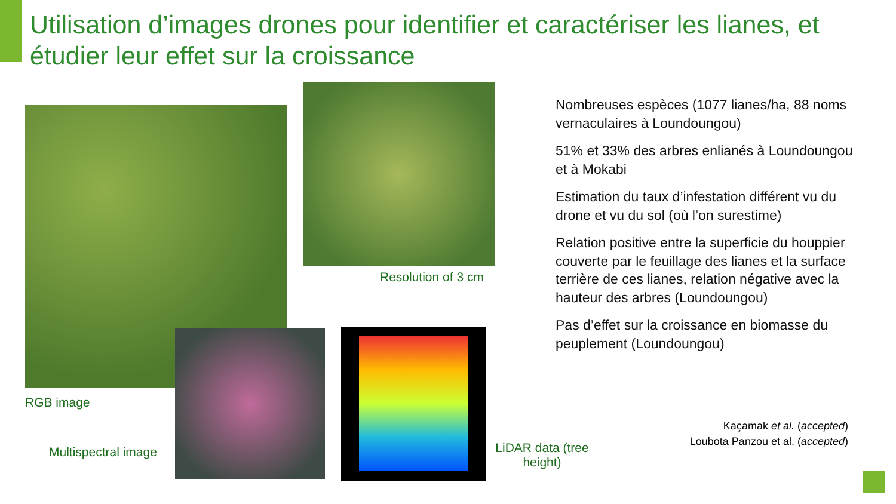Utilisation d’images drones pour identifier et caractériser les lianes, et étudier leur effet sur la croissance
Resolution of 3 cm
RGB image
Multispectral image
LiDAR data (tree height)
Nombreuses espèces (1077 lianes/ha, 88 noms vernaculaires à Loundoungou)
51% et 33% des arbres enlianés à Loundoungou et à Mokabi
Estimation du taux d’infestation différent vu du drone et vu du sol (où l’on surestime)
Relation positive entre la superficie du houppier couverte par le feuillage des lianes et la surface terrière de ces lianes, relation négative avec la hauteur des arbres (Loundoungou)
Pas d’effet sur la croissance en biomasse du peuplement (Loundoungou)
Kaçamak et al. (accepted)
Loubota Panzou et al. (accepted)